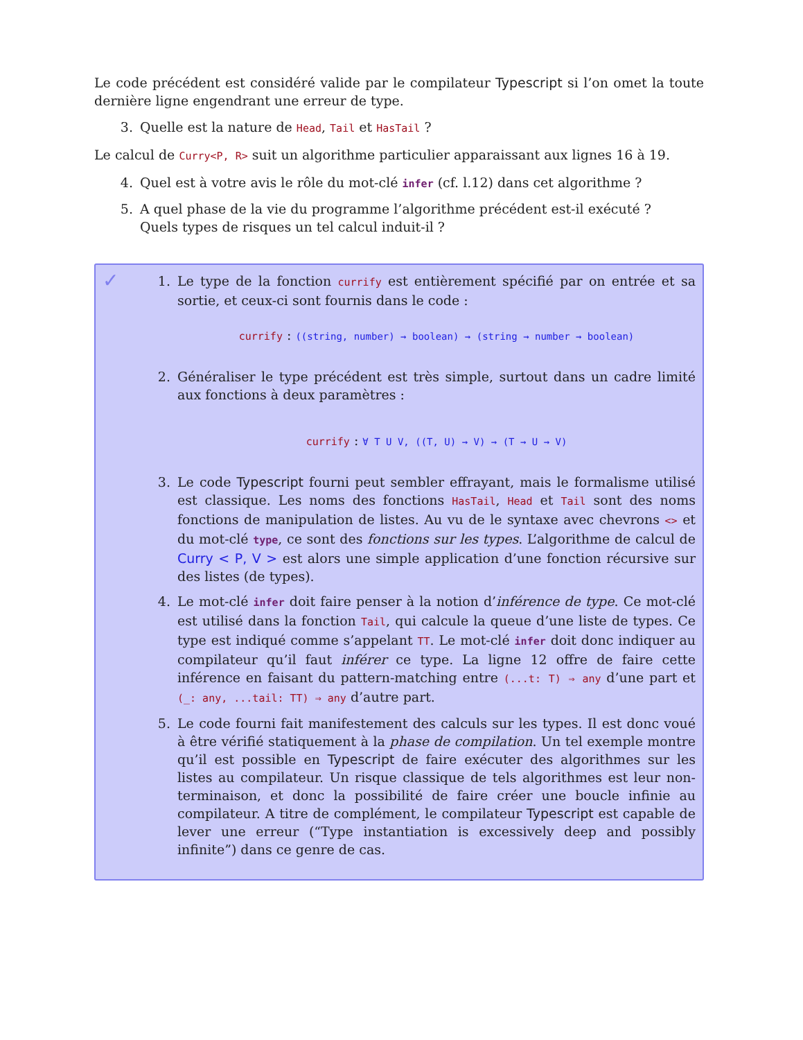Le code précédent est considéré valide par le compilateur Typescript si l’on omet la toute dernière ligne engendrant une erreur de type.
3. Quelle est la nature de Head, Tail et HasTail ?
Le calcul de Curry<P, R> suit un algorithme particulier apparaissant aux lignes 16 à 19.
4. Quel est à votre avis le rôle du mot-clé infer (cf. l.12) dans cet algorithme ?
5. A quel phase de la vie du programme l’algorithme précédent est-il exécuté ?
Quels types de risques un tel calcul induit-il ?
✓
1. Le type de la fonction currify est entièrement spécifié par on entrée et sa sortie, et ceux-ci sont fournis dans le code :
currify : ((string, number) → boolean) → (string → number → boolean)
2. Généraliser le type précédent est très simple, surtout dans un cadre limité aux fonctions à deux paramètres :
currify : ∀ T U V, ((T, U) → V) → (T → U → V)
3. Le code Typescript fourni peut sembler effrayant, mais le formalisme utilisé est classique. Les noms des fonctions HasTail, Head et Tail sont des noms fonctions de manipulation de listes. Au vu de le syntaxe avec chevrons <> et du mot-clé type, ce sont des fonctions sur les types. L’algorithme de calcul de Curry < P, V > est alors une simple application d’une fonction récursive sur des listes (de types).
4. Le mot-clé infer doit faire penser à la notion d’inférence de type. Ce mot-clé est utilisé dans la fonction Tail, qui calcule la queue d’une liste de types. Ce type est indiqué comme s’appelant TT. Le mot-clé infer doit donc indiquer au compilateur qu’il faut inférer ce type. La ligne 12 offre de faire cette inférence en faisant du pattern-matching entre (...t: T) ⇒ any d’une part et (_: any, ...tail: TT) ⇒ any d’autre part.
5. Le code fourni fait manifestement des calculs sur les types. Il est donc voué à être vérifié statiquement à la phase de compilation. Un tel exemple montre qu’il est possible en Typescript de faire exécuter des algorithmes sur les listes au compilateur. Un risque classique de tels algorithmes est leur non-terminaison, et donc la possibilité de faire créer une boucle infinie au compilateur. A titre de complément, le compilateur Typescript est capable de lever une erreur (“Type instantiation is excessively deep and possibly infinite”) dans ce genre de cas.